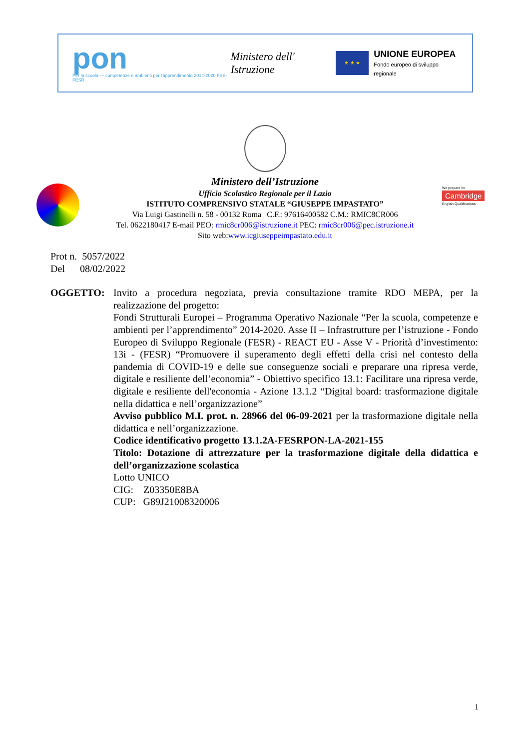pon
Per la scuola — competenze e ambienti per l'apprendimento 2014-2020 FSE-FESR
Ministero dell' Istruzione
★ ★ ★
UNIONE EUROPEA
Fondo europeo di sviluppo regionale
We prepare for
Cambridge
English Qualifications
Ministero dell’Istruzione
Ufficio Scolastico Regionale per il Lazio
ISTITUTO COMPRENSIVO STATALE “GIUSEPPE IMPASTATO”
Via Luigi Gastinelli n. 58 - 00132 Roma | C.F.: 97616400582 C.M.: RMIC8CR006
Tel. 0622180417 E-mail PEO: rmic8cr006@istruzione.it PEC: rmic8cr006@pec.istruzione.it
Sito web:www.icgiuseppeimpastato.edu.it
Prot n. 5057/2022
Del 08/02/2022
OGGETTO: Invito a procedura negoziata, previa consultazione tramite RDO MEPA, per la realizzazione del progetto:
Fondi Strutturali Europei – Programma Operativo Nazionale “Per la scuola, competenze e ambienti per l’apprendimento” 2014-2020. Asse II – Infrastrutture per l’istruzione - Fondo Europeo di Sviluppo Regionale (FESR) - REACT EU - Asse V - Priorità d’investimento: 13i - (FESR) “Promuovere il superamento degli effetti della crisi nel contesto della pandemia di COVID-19 e delle sue conseguenze sociali e preparare una ripresa verde, digitale e resiliente dell’economia” - Obiettivo specifico 13.1: Facilitare una ripresa verde, digitale e resiliente dell'economia - Azione 13.1.2 “Digital board: trasformazione digitale nella didattica e nell’organizzazione”
Avviso pubblico M.I. prot. n. 28966 del 06-09-2021 per la trasformazione digitale nella didattica e nell’organizzazione.
Codice identificativo progetto 13.1.2A-FESRPON-LA-2021-155
Titolo: Dotazione di attrezzature per la trasformazione digitale della didattica e dell’organizzazione scolastica
Lotto UNICO
CIG: Z03350E8BA
CUP: G89J21008320006
1